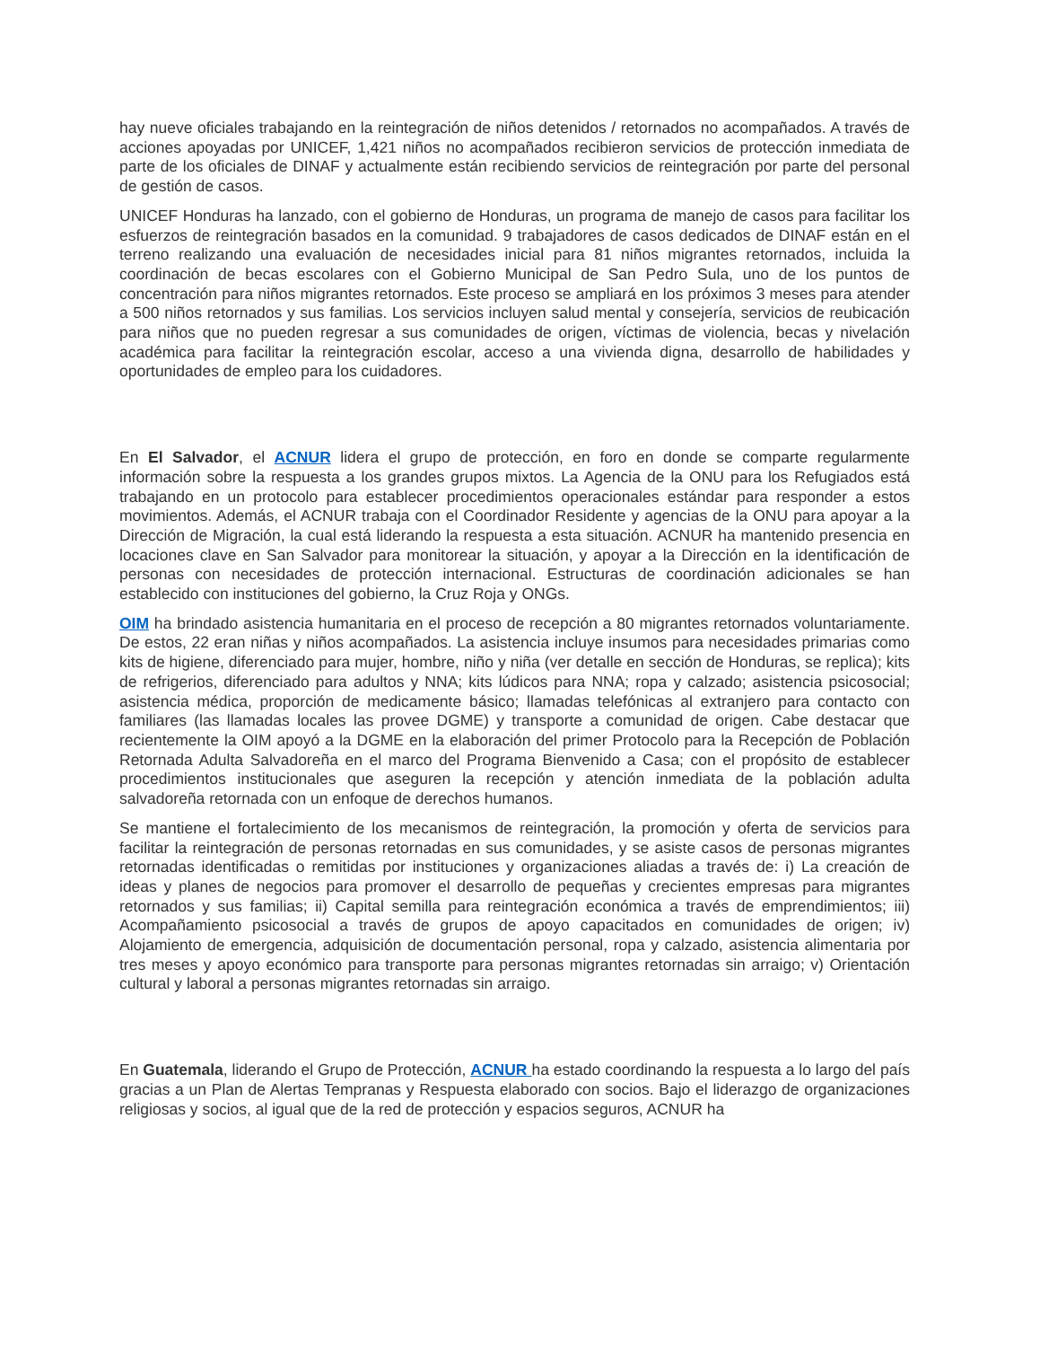hay nueve oficiales trabajando en la reintegración de niños detenidos / retornados no acompañados. A través de acciones apoyadas por UNICEF, 1,421 niños no acompañados recibieron servicios de protección inmediata de parte de los oficiales de DINAF y actualmente están recibiendo servicios de reintegración por parte del personal de gestión de casos.
UNICEF Honduras ha lanzado, con el gobierno de Honduras, un programa de manejo de casos para facilitar los esfuerzos de reintegración basados en la comunidad. 9 trabajadores de casos dedicados de DINAF están en el terreno realizando una evaluación de necesidades inicial para 81 niños migrantes retornados, incluida la coordinación de becas escolares con el Gobierno Municipal de San Pedro Sula, uno de los puntos de concentración para niños migrantes retornados. Este proceso se ampliará en los próximos 3 meses para atender a 500 niños retornados y sus familias. Los servicios incluyen salud mental y consejería, servicios de reubicación para niños que no pueden regresar a sus comunidades de origen, víctimas de violencia, becas y nivelación académica para facilitar la reintegración escolar, acceso a una vivienda digna, desarrollo de habilidades y oportunidades de empleo para los cuidadores.
En El Salvador, el ACNUR lidera el grupo de protección, en foro en donde se comparte regularmente información sobre la respuesta a los grandes grupos mixtos. La Agencia de la ONU para los Refugiados está trabajando en un protocolo para establecer procedimientos operacionales estándar para responder a estos movimientos. Además, el ACNUR trabaja con el Coordinador Residente y agencias de la ONU para apoyar a la Dirección de Migración, la cual está liderando la respuesta a esta situación. ACNUR ha mantenido presencia en locaciones clave en San Salvador para monitorear la situación, y apoyar a la Dirección en la identificación de personas con necesidades de protección internacional. Estructuras de coordinación adicionales se han establecido con instituciones del gobierno, la Cruz Roja y ONGs.
OIM ha brindado asistencia humanitaria en el proceso de recepción a 80 migrantes retornados voluntariamente. De estos, 22 eran niñas y niños acompañados. La asistencia incluye insumos para necesidades primarias como kits de higiene, diferenciado para mujer, hombre, niño y niña (ver detalle en sección de Honduras, se replica); kits de refrigerios, diferenciado para adultos y NNA; kits lúdicos para NNA; ropa y calzado; asistencia psicosocial; asistencia médica, proporción de medicamente básico; llamadas telefónicas al extranjero para contacto con familiares (las llamadas locales las provee DGME) y transporte a comunidad de origen. Cabe destacar que recientemente la OIM apoyó a la DGME en la elaboración del primer Protocolo para la Recepción de Población Retornada Adulta Salvadoreña en el marco del Programa Bienvenido a Casa; con el propósito de establecer procedimientos institucionales que aseguren la recepción y atención inmediata de la población adulta salvadoreña retornada con un enfoque de derechos humanos.
Se mantiene el fortalecimiento de los mecanismos de reintegración, la promoción y oferta de servicios para facilitar la reintegración de personas retornadas en sus comunidades, y se asiste casos de personas migrantes retornadas identificadas o remitidas por instituciones y organizaciones aliadas a través de: i) La creación de ideas y planes de negocios para promover el desarrollo de pequeñas y crecientes empresas para migrantes retornados y sus familias; ii) Capital semilla para reintegración económica a través de emprendimientos; iii) Acompañamiento psicosocial a través de grupos de apoyo capacitados en comunidades de origen; iv) Alojamiento de emergencia, adquisición de documentación personal, ropa y calzado, asistencia alimentaria por tres meses y apoyo económico para transporte para personas migrantes retornadas sin arraigo; v) Orientación cultural y laboral a personas migrantes retornadas sin arraigo.
En Guatemala, liderando el Grupo de Protección, ACNUR ha estado coordinando la respuesta a lo largo del país gracias a un Plan de Alertas Tempranas y Respuesta elaborado con socios. Bajo el liderazgo de organizaciones religiosas y socios, al igual que de la red de protección y espacios seguros, ACNUR ha